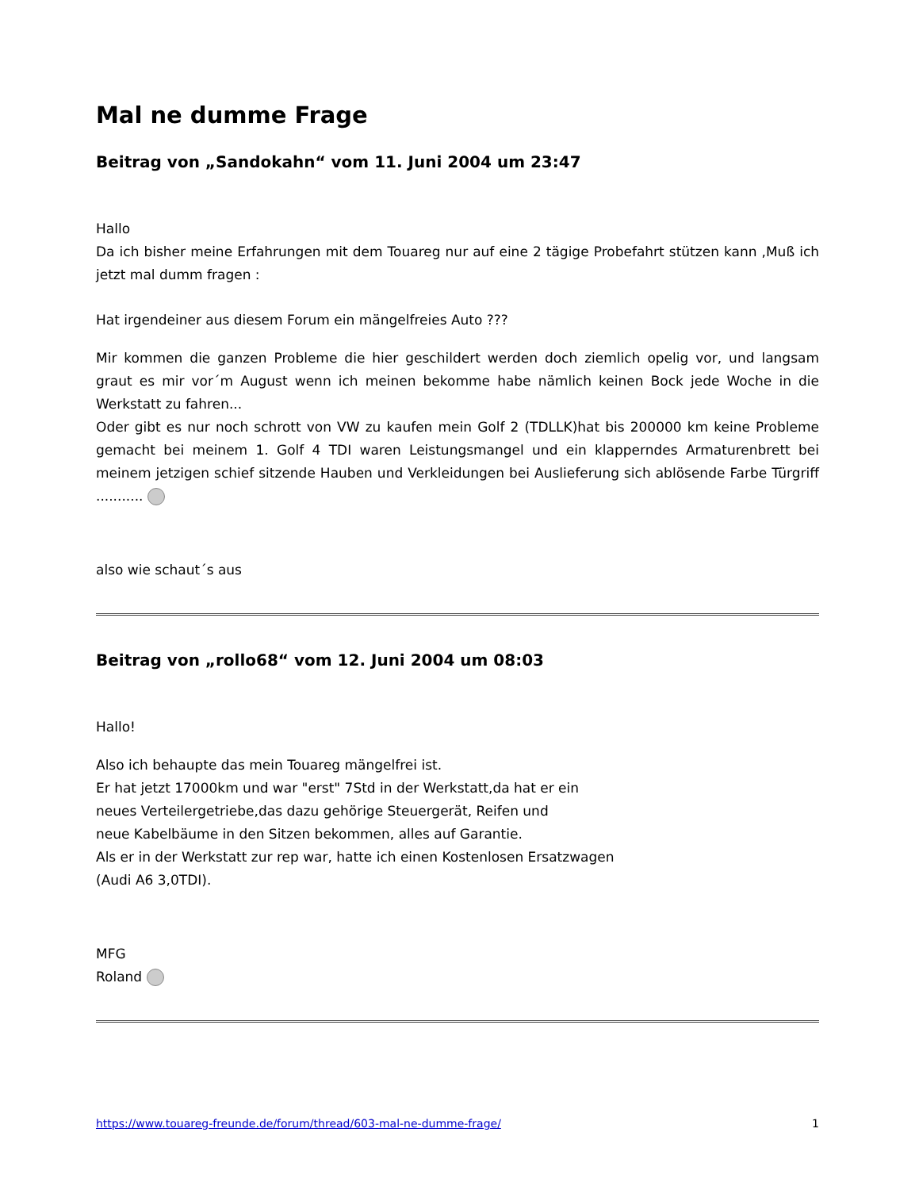Mal ne dumme Frage
Beitrag von „Sandokahn“ vom 11. Juni 2004 um 23:47
Hallo
Da ich bisher meine Erfahrungen mit dem Touareg nur auf eine 2 tägige Probefahrt stützen kann ,Muß ich jetzt mal dumm fragen :
Hat irgendeiner aus diesem Forum ein mängelfreies Auto ???
Mir kommen die ganzen Probleme die hier geschildert werden doch ziemlich opelig vor, und langsam graut es mir vor´m August wenn ich meinen bekomme habe nämlich keinen Bock jede Woche in die Werkstatt zu fahren...
Oder gibt es nur noch schrott von VW zu kaufen mein Golf 2 (TDLLK)hat bis 200000 km keine Probleme gemacht bei meinem 1. Golf 4 TDI waren Leistungsmangel und ein klapperndes Armaturenbrett bei meinem jetzigen schief sitzende Hauben und Verkleidungen bei Auslieferung sich ablösende Farbe Türgriff ...........
also wie schaut´s aus
Beitrag von „rollo68“ vom 12. Juni 2004 um 08:03
Hallo!
Also ich behaupte das mein Touareg mängelfrei ist.
Er hat jetzt 17000km und war "erst" 7Std in der Werkstatt,da hat er ein
neues Verteilergetriebe,das dazu gehörige Steuergerät, Reifen und
neue Kabelbäume in den Sitzen bekommen, alles auf Garantie.
Als er in der Werkstatt zur rep war, hatte ich einen Kostenlosen Ersatzwagen
(Audi A6 3,0TDI).
MFG
Roland
https://www.touareg-freunde.de/forum/thread/603-mal-ne-dumme-frage/ 1